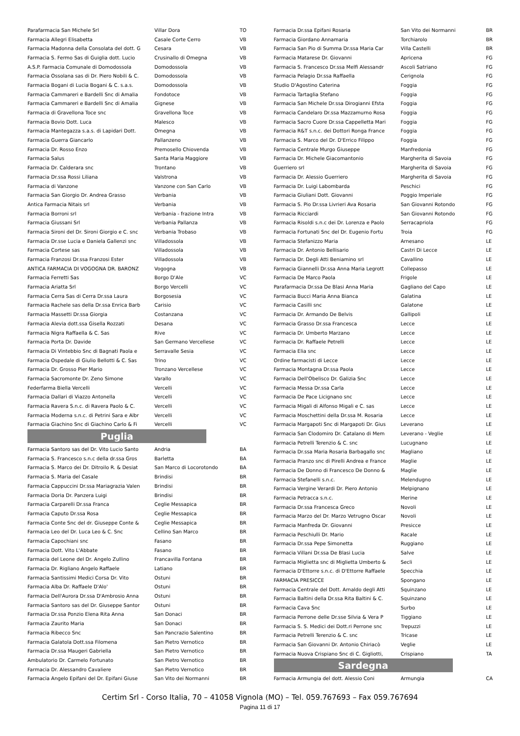| Parafarmacia San Michele Srl | Villar Dora | TO |
| Farmacia Allegri Elisabetta | Casale Corte Cerro | VB |
| Farmacia Madonna della Consolata del dott. G | Cesara | VB |
| Farmacia S. Fermo Sas di Guiglia dott. Lucio | Crusinallo di Omegna | VB |
| A.S.P. Farmacia Comunale di Domodossola | Domodossola | VB |
| Farmacia Ossolana sas di Dr. Piero Nobili & C. | Domodossola | VB |
| Farmacia Bogani di Lucia Bogani & C. s.a.s. | Domodossola | VB |
| Farmacia Cammareri e Bardelli Snc di Amalia | Fondotoce | VB |
| Farmacia Cammareri e Bardelli Snc di Amalia | Gignese | VB |
| Farmacia di Gravellona Toce snc | Gravellona Toce | VB |
| Farmacia Bovio Dott. Luca | Malesco | VB |
| Farmacia Mantegazza s.a.s. di Lapidari Dott. | Omegna | VB |
| Farmacia Guerra Giancarlo | Pallanzeno | VB |
| Farmacia Dr. Rosso Enzo | Premosello Chiovenda | VB |
| Farmacia Salus | Santa Maria Maggiore | VB |
| Farmacia Dr. Calderara snc | Trontano | VB |
| Farmacia Dr.ssa Rossi Liliana | Valstrona | VB |
| Farmacia di Vanzone | Vanzone con San Carlo | VB |
| Farmacia San Giorgio Dr. Andrea Grasso | Verbania | VB |
| Antica Farmacia Nitais srl | Verbania | VB |
| Farmacia Borroni srl | Verbania - frazione Intra | VB |
| Farmacia Giussani Srl | Verbania Pallanza | VB |
| Farmacia Sironi del Dr. Sironi Giorgio e C. snc | Verbania Trobaso | VB |
| Farmacia Dr.sse Lucia e Daniela Gallenzi snc | Villadossola | VB |
| Farmacia Cortese sas | Villadossola | VB |
| Farmacia Franzosi Dr.ssa Franzosi Ester | Villadossola | VB |
| ANTICA FARMACIA DI VOGOGNA DR. BARONZ | Vogogna | VB |
| Farmacia Ferretti Sas | Borgo D'Ale | VC |
| Farmacia Ariatta Srl | Borgo Vercelli | VC |
| Farmacia Cerra Sas di Cerra Dr.ssa Laura | Borgosesia | VC |
| Farmacia Rachele sas della Dr.ssa Enrica Barb | Carisio | VC |
| Farmacia Massetti Dr.ssa Giorgia | Costanzana | VC |
| Farmacia Alevia dott.ssa Gisella Rozzati | Desana | VC |
| Farmacia Nigra Raffaella & C. Sas | Rive | VC |
| Farmacia Porta Dr. Davide | San Germano Vercellese | VC |
| Farmacia Di Vintebbio Snc di Bagnati Paola e | Serravalle Sesia | VC |
| Farmacia Ospedale di Giulio Bellotti & C. Sas | Trino | VC |
| Farmacia Dr. Grosso Pier Mario | Tronzano Vercellese | VC |
| Farmacia Sacromonte Dr. Zeno Simone | Varallo | VC |
| Federfarma Biella Vercelli | Vercelli | VC |
| Farmacia Dallari di Viazzo Antonella | Vercelli | VC |
| Farmacia Ravera S.n.c. di Ravera Paolo & C. | Vercelli | VC |
| Farmacia Moderna s.n.c. di Petrini Sara e Albr | Vercelli | VC |
| Farmacia Giachino Snc di Giachino Carlo & Fi | Vercelli | VC |
Puglia
| Farmacia Santoro sas del Dr. Vito Lucio Santo | Andria | BA |
| Farmacia S. Francesco s.n.c della dr.ssa Gros | Barletta | BA |
| Farmacia S. Marco dei Dr. Ditroilo R. & Desiat | San Marco di Locorotondo | BA |
| Farmacia S. Maria del Casale | Brindisi | BR |
| Farmacia Cappuccini Dr.ssa Mariagrazia Valen | Brindisi | BR |
| Farmacia Doria Dr. Panzera Luigi | Brindisi | BR |
| Farmacia Carparelli Dr.ssa Franca | Ceglie Messapica | BR |
| Farmacia Caputo Dr.ssa Rosa | Ceglie Messapica | BR |
| Farmacia Conte Snc del dr. Giuseppe Conte & | Ceglie Messapica | BR |
| Farmacia Leo del Dr. Luca Leo & C. Snc | Cellino San Marco | BR |
| Farmacia Capochiani snc | Fasano | BR |
| Farmacia Dott. Vito L'Abbate | Fasano | BR |
| Farmacia del Leone del Dr. Angelo Zullino | Francavilla Fontana | BR |
| Farmacia Dr. Rigliano Angelo Raffaele | Latiano | BR |
| Farmacia Santissimi Medici Corsa Dr. Vito | Ostuni | BR |
| Farmacia Alba Dr. Raffaele D'Alo' | Ostuni | BR |
| Farmacia Dell'Aurora Dr.ssa D'Ambrosio Anna | Ostuni | BR |
| Farmacia Santoro sas del Dr. Giuseppe Santor | Ostuni | BR |
| Farmacia Dr.ssa Ponzio Elena Rita Anna | San Donaci | BR |
| Farmacia Zaurito Maria | San Donaci | BR |
| Farmacia Ribecco Snc | San Pancrazio Salentino | BR |
| Farmacia Galatola Dott.ssa Filomena | San Pietro Vernotico | BR |
| Farmacia Dr.ssa Maugeri Gabriella | San Pietro Vernotico | BR |
| Ambulatorio Dr. Carmelo Fortunato | San Pietro Vernotico | BR |
| Farmacia Dr. Alessandro Cavaliere | San Pietro Vernotico | BR |
| Farmacia Angelo Epifani del Dr. Epifani Giuse | San Vito dei Normanni | BR |
| Farmacia Dr.ssa Epifani Rosaria | San Vito dei Normanni | BR |
| Farmacia Giordano Annamaria | Torchiarolo | BR |
| Farmacia San Pio di Summa Dr.ssa Maria Car | Villa Castelli | BR |
| Farmacia Matarese Dr. Giovanni | Apricena | FG |
| Farmacia S. Francesco Dr.ssa Melfi Alessandr | Ascoli Satriano | FG |
| Farmacia Pelagio Dr.ssa Raffaella | Cerignola | FG |
| Studio D'Agostino Caterina | Foggia | FG |
| Farmacia Tartaglia Stefano | Foggia | FG |
| Farmacia San Michele Dr.ssa Dirogianni Efsta | Foggia | FG |
| Farmacia Candelaro Dr.ssa Mazzamurno Rosa | Foggia | FG |
| Farmacia Sacro Cuore Dr.ssa Cappelletta Mari | Foggia | FG |
| Farmacia R&T s.n.c. dei Dottori Ronga France | Foggia | FG |
| Farmacia S. Marco del Dr. D'Errico Filippo | Foggia | FG |
| Farmacia Centrale Murgo Giuseppe | Manfredonia | FG |
| Farmacia Dr. Michele Giacomantonio | Margherita di Savoia | FG |
| Guerriero srl | Margherita di Savoia | FG |
| Farmacia Dr. Alessio Guerriero | Margherita di Savoia | FG |
| Farmacia Dr. Luigi Labombarda | Peschici | FG |
| Farmacia Giuliani Dott. Giovanni | Poggio Imperiale | FG |
| Farmacia S. Pio Dr.ssa Livrieri Ava Rosaria | San Giovanni Rotondo | FG |
| Farmacia Ricciardi | San Giovanni Rotondo | FG |
| Farmacia Risoldi s.n.c dei Dr. Lorenza e Paolo | Serracapriola | FG |
| Farmacia Fortunati Snc del Dr. Eugenio Fortu | Troia | FG |
| Farmacia Stefanizzo Maria | Arnesano | LE |
| Farmacia Dr. Antonio Bellisario | Castri Di Lecce | LE |
| Farmacia Dr. Degli Atti Beniamino srl | Cavallino | LE |
| Farmacia Giannelli Dr.ssa Anna Maria Legrott | Collepasso | LE |
| Farmacia De Marco Paola | Frigole | LE |
| Parafarmacia Dr.ssa De Blasi Anna Maria | Gagliano del Capo | LE |
| Farmacia Bucci Maria Anna Bianca | Galatina | LE |
| Farmacia Casilli snc | Galatone | LE |
| Farmacia Dr. Armando De Belvis | Gallipoli | LE |
| Farmacia Grasso Dr.ssa Francesca | Lecce | LE |
| Farmacia Dr. Umberto Marzano | Lecce | LE |
| Farmacia Dr. Raffaele Petrelli | Lecce | LE |
| Farmacia Elia snc | Lecce | LE |
| Ordine farmacisti di Lecce | Lecce | LE |
| Farmacia Montagna Dr.ssa Paola | Lecce | LE |
| Farmacia Dell'Obelisco Dr. Galizia Snc | Lecce | LE |
| Farmacia Messa Dr.ssa Carla | Lecce | LE |
| Farmacia De Pace Licignano snc | Lecce | LE |
| Farmacia Migali di Alfonso Migali e C. sas | Lecce | LE |
| Farmacia Moschettini della Dr.ssa M. Rosaria | Lecce | LE |
| Farmacia Margapoti Snc di Margapoti Dr. Gius | Leverano | LE |
| Farmacia San Clodomiro Dr. Catalano di Mem | Leverano - Veglie | LE |
| Farmacia Petrelli Terenzio & C. snc | Lucugnano | LE |
| Farmacia Dr.ssa Maria Rosaria Barbagallo snc | Magliano | LE |
| Farmacia Pranzo snc di Pirelli Andrea e France | Maglie | LE |
| Farmacia De Donno di Francesco De Donno & | Maglie | LE |
| Farmacia Stefanelli s.n.c. | Melendugno | LE |
| Farmacia Vergine Verardi Dr. Piero Antonio | Melpignano | LE |
| Farmacia Petracca s.n.c. | Merine | LE |
| Farmacia Dr.ssa Francesca Greco | Novoli | LE |
| Farmacia Marzo del Dr. Marzo Vetrugno Oscar | Novoli | LE |
| Farmacia Manfreda Dr. Giovanni | Presicce | LE |
| Farmacia Peschiulli Dr. Mario | Racale | LE |
| Farmacia Dr.ssa Pepe Simonetta | Ruggiano | LE |
| Farmacia Villani Dr.ssa De Blasi Lucia | Salve | LE |
| Farmacia Miglietta snc di Miglietta Umberto & | Secli | LE |
| Farmacia D'Ettorre s.n.c. di D'Ettorre Raffaele | Specchia | LE |
| FARMACIA PRESICCE | Spongano | LE |
| Farmacia Centrale del Dott. Arnaldo degli Atti | Squinzano | LE |
| Farmacia Baltini della Dr.ssa Rita Baltini & C. | Squinzano | LE |
| Farmacia Cava Snc | Surbo | LE |
| Farmacia Perrone delle Dr.sse Silvia & Vera P | Tiggiano | LE |
| Farmacia S. S. Medici dei Dott.ri Perrone snc | Trepuzzi | LE |
| Farmacia Petrelli Terenzio & C. snc | Tricase | LE |
| Farmacia San Giovanni Dr. Antonio Chiriacò | Veglie | LE |
| Farmacia Nuova Crispiano Snc di C. Gigliotti, | Crispiano | TA |
Sardegna
| Farmacia Armungia del dott. Alessio Coni | Armungia | CA |
Certim Srl - Corso Italia, 70 – 41058 Vignola (MO) – Tel. 059.767693 – Fax 059.767694
Pagina 11 di 17